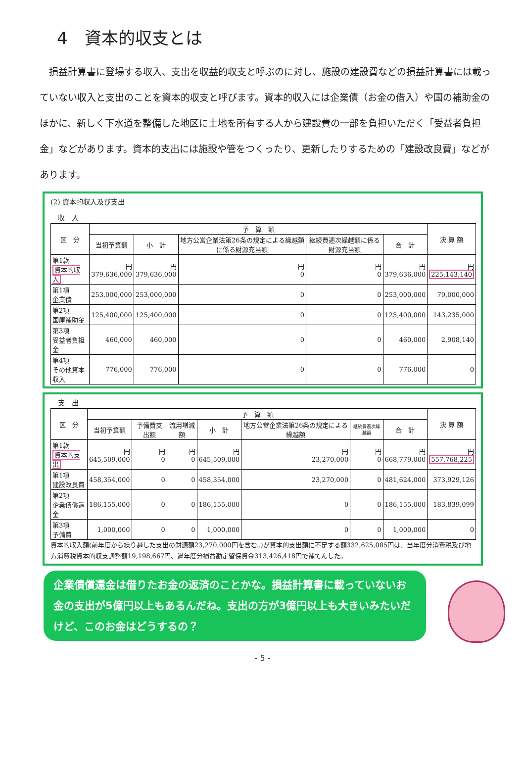4　資本的収支とは
損益計算書に登場する収入、支出を収益的収支と呼ぶのに対し、施設の建設費などの損益計算書には載っていない収入と支出のことを資本的収支と呼びます。資本的収入には企業債（お金の借入）や国の補助金のほかに、新しく下水道を整備した地区に土地を所有する人から建設費の一部を負担いただく「受益者負担金」などがあります。資本的支出には施設や管をつくったり、更新したりするための「建設改良費」などがあります。
(2) 資本的収入及び支出
収　入
| 区 分 | 予 算 額 | | | | | 決 算 額 |
| --- | --- | --- | --- | --- | --- | --- |
| | 当初予算額 | 小 計 | 地方公営企業法第26条の規定による繰越額に係る財源充当額 | 継続費逓次繰越額に係る財源充当額 | 合 計 | |
| 第1款 資本的収入 | 円 379,636,000 | 円 379,636,000 | 円 0 | 円 0 | 円 379,636,000 | 円 225,143,140 |
| 第1項 企業債 | 253,000,000 | 253,000,000 | 0 | 0 | 253,000,000 | 79,000,000 |
| 第2項 国庫補助金 | 125,400,000 | 125,400,000 | 0 | 0 | 125,400,000 | 143,235,000 |
| 第3項 受益者負担金 | 460,000 | 460,000 | 0 | 0 | 460,000 | 2,908,140 |
| 第4項 その他資本収入 | 776,000 | 776,000 | 0 | 0 | 776,000 | 0 |
支　出
| 区 分 | 予 算 額 | | | | | | | 決 算 額 |
| --- | --- | --- | --- | --- | --- | --- | --- | --- |
| | 当初予算額 | 予備費支出額 | 流用増減額 | 小 計 | 地方公営企業法第26条の規定による繰越額 | 継続費逓次繰越額 | 合 計 | |
| 第1款 資本的支出 | 円 645,509,000 | 円 0 | 円 0 | 円 645,509,000 | 円 23,270,000 | 円 0 | 円 668,779,000 | 円 557,768,225 |
| 第1項 建設改良費 | 458,354,000 | 0 | 0 | 458,354,000 | 23,270,000 | 0 | 481,624,000 | 373,929,126 |
| 第2項 企業債償還金 | 186,155,000 | 0 | 0 | 186,155,000 | 0 | 0 | 186,155,000 | 183,839,099 |
| 第3項 予備費 | 1,000,000 | 0 | 0 | 1,000,000 | 0 | 0 | 1,000,000 | 0 |
資本的収入額(前年度から繰り越した支出の財源額23,270,000円を含む。)が資本的支出額に不足する額332,625,085円は、当年度分消費税及び地方消費税資本的収支調整額19,198,667円、過年度分損益勘定留保資金313,426,418円で補てんした。
企業債償還金は借りたお金の返済のことかな。損益計算書に載っていないお金の支出が5億円以上もあるんだね。支出の方が3億円以上も大きいみたいだけど、このお金はどうするの？
- 5 -